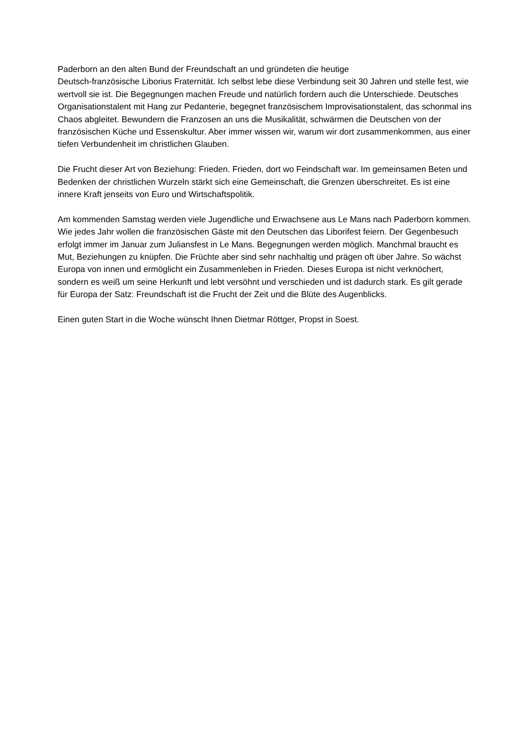Paderborn an den alten Bund der Freundschaft an und gründeten die heutige
Deutsch-französische Liborius Fraternität. Ich selbst lebe diese Verbindung seit 30 Jahren und stelle fest, wie wertvoll sie ist. Die Begegnungen machen Freude und natürlich fordern auch die Unterschiede. Deutsches Organisationstalent mit Hang zur Pedanterie, begegnet französischem Improvisationstalent, das schonmal ins Chaos abgleitet. Bewundern die Franzosen an uns die Musikalität, schwärmen die Deutschen von der französischen Küche und Essenskultur. Aber immer wissen wir, warum wir dort zusammenkommen, aus einer tiefen Verbundenheit im christlichen Glauben.
Die Frucht dieser Art von Beziehung: Frieden. Frieden, dort wo Feindschaft war. Im gemeinsamen Beten und Bedenken der christlichen Wurzeln stärkt sich eine Gemeinschaft, die Grenzen überschreitet. Es ist eine innere Kraft jenseits von Euro und Wirtschaftspolitik.
Am kommenden Samstag werden viele Jugendliche und Erwachsene aus Le Mans nach Paderborn kommen. Wie jedes Jahr wollen die französischen Gäste mit den Deutschen das Liborifest feiern. Der Gegenbesuch erfolgt immer im Januar zum Juliansfest in Le Mans. Begegnungen werden möglich. Manchmal braucht es Mut, Beziehungen zu knüpfen. Die Früchte aber sind sehr nachhaltig und prägen oft über Jahre. So wächst Europa von innen und ermöglicht ein Zusammenleben in Frieden. Dieses Europa ist nicht verknöchert, sondern es weiß um seine Herkunft und lebt versöhnt und verschieden und ist dadurch stark. Es gilt gerade für Europa der Satz: Freundschaft ist die Frucht der Zeit und die Blüte des Augenblicks.
Einen guten Start in die Woche wünscht Ihnen Dietmar Röttger, Propst in Soest.